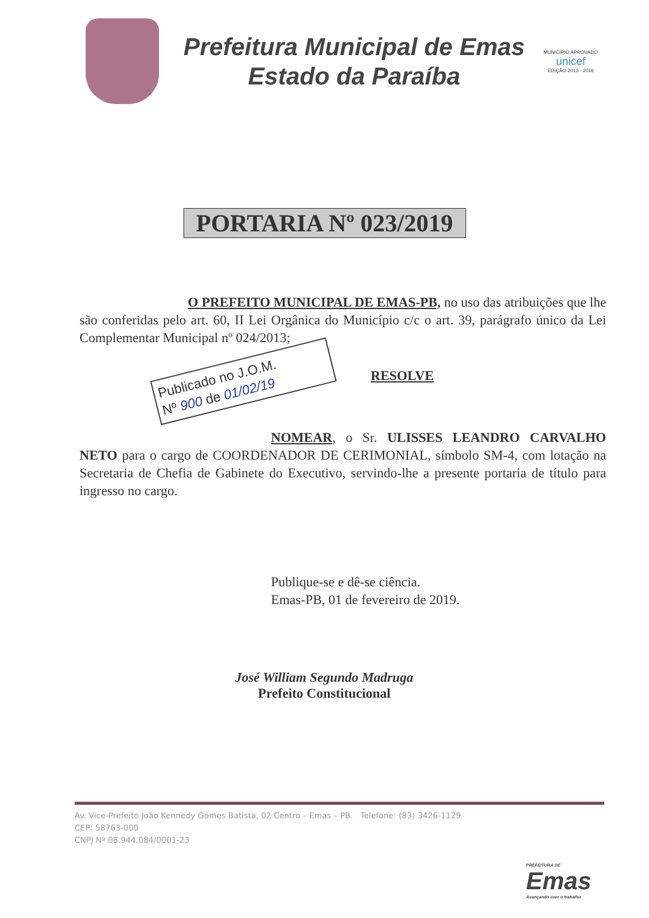Prefeitura Municipal de Emas
Estado da Paraíba
MUNICÍPIO APROVADO
unicef
EDIÇÃO 2013 - 2016
PORTARIA Nº 023/2019
O PREFEITO MUNICIPAL DE EMAS-PB, no uso das atribuições que lhe são conferidas pelo art. 60, II Lei Orgânica do Município c/c o art. 39, parágrafo único da Lei Complementar Municipal nº 024/2013;
Publicado no J.O.M.
Nº 900 de 01/02/19
RESOLVE
NOMEAR, o Sr. ULISSES LEANDRO CARVALHO NETO para o cargo de COORDENADOR DE CERIMONIAL, símbolo SM-4, com lotação na Secretaria de Chefia de Gabinete do Executivo, servindo-lhe a presente portaria de título para ingresso no cargo.
Publique-se e dê-se ciência.
Emas-PB, 01 de fevereiro de 2019.
José William Segundo Madruga
Prefeito Constitucional
Av. Vice-Prefeito João Kennedy Gomes Batista, 02 Centro – Emas – PB. Telefone: (83) 3426-1129
CEP: 58763-000
CNPJ Nº 08.944.084/0001-23
PREFEITURA DE
Emas
Avançando com o trabalho